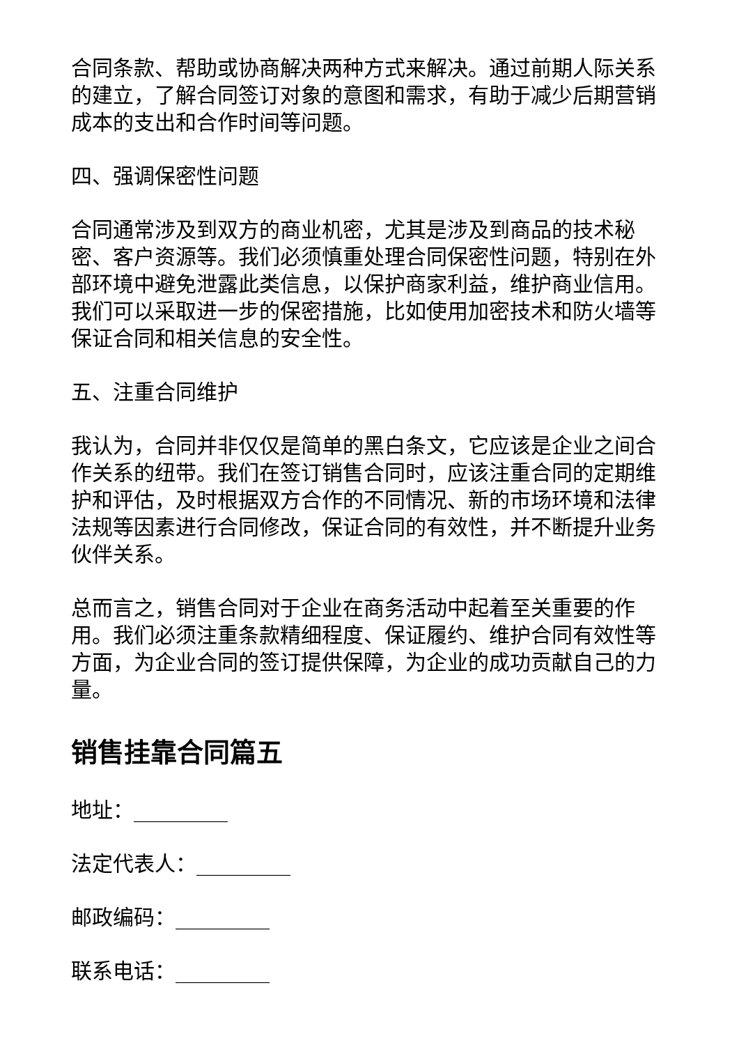合同条款、帮助或协商解决两种方式来解决。通过前期人际关系的建立，了解合同签订对象的意图和需求，有助于减少后期营销成本的支出和合作时间等问题。
四、强调保密性问题
合同通常涉及到双方的商业机密，尤其是涉及到商品的技术秘密、客户资源等。我们必须慎重处理合同保密性问题，特别在外部环境中避免泄露此类信息，以保护商家利益，维护商业信用。我们可以采取进一步的保密措施，比如使用加密技术和防火墙等保证合同和相关信息的安全性。
五、注重合同维护
我认为，合同并非仅仅是简单的黑白条文，它应该是企业之间合作关系的纽带。我们在签订销售合同时，应该注重合同的定期维护和评估，及时根据双方合作的不同情况、新的市场环境和法律法规等因素进行合同修改，保证合同的有效性，并不断提升业务伙伴关系。
总而言之，销售合同对于企业在商务活动中起着至关重要的作用。我们必须注重条款精细程度、保证履约、维护合同有效性等方面，为企业合同的签订提供保障，为企业的成功贡献自己的力量。
销售挂靠合同篇五
地址：_________
法定代表人：_________
邮政编码：_________
联系电话：_________